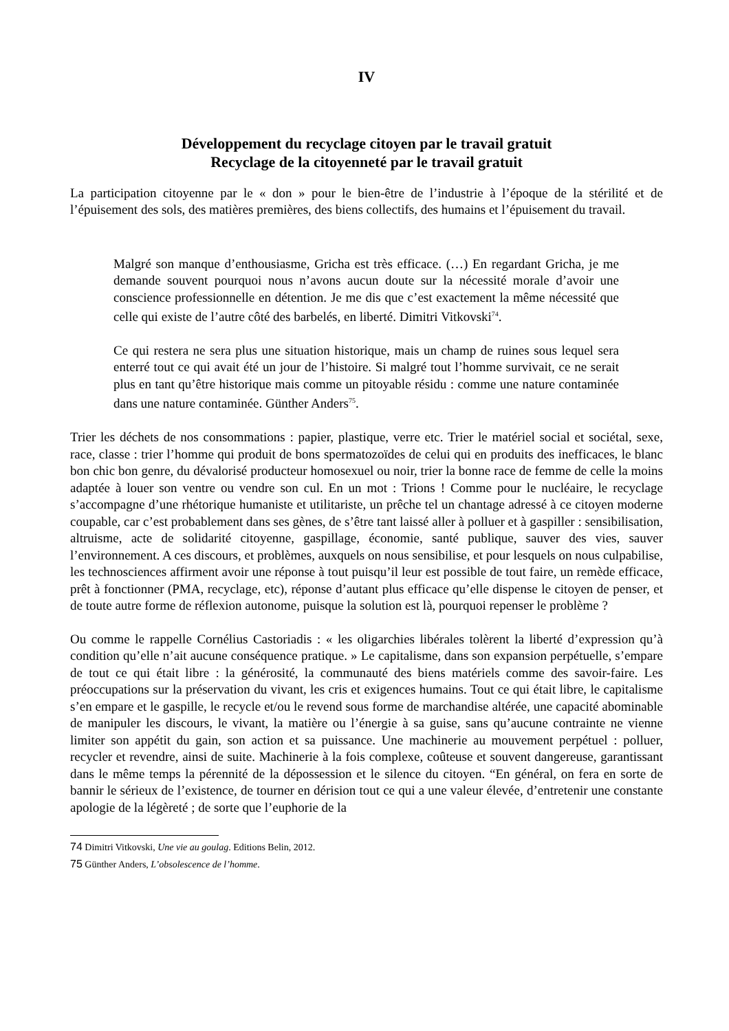IV
Développement du recyclage citoyen par le travail gratuit
Recyclage de la citoyenneté par le travail gratuit
La participation citoyenne par le « don » pour le bien-être de l’industrie à l’époque de la stérilité et de l’épuisement des sols, des matières premières, des biens collectifs, des humains et l’épuisement du travail.
Malgré son manque d’enthousiasme, Gricha est très efficace. (…) En regardant Gricha, je me demande souvent pourquoi nous n’avons aucun doute sur la nécessité morale d’avoir une conscience professionnelle en détention. Je me dis que c’est exactement la même nécessité que celle qui existe de l’autre côté des barbelés, en liberté. Dimitri Vitkovski<sup>74</sup>.
Ce qui restera ne sera plus une situation historique, mais un champ de ruines sous lequel sera enterré tout ce qui avait été un jour de l’histoire. Si malgré tout l’homme survivait, ce ne serait plus en tant qu’être historique mais comme un pitoyable résidu : comme une nature contaminée dans une nature contaminée. Günther Anders<sup>75</sup>.
Trier les déchets de nos consommations : papier, plastique, verre etc. Trier le matériel social et sociétal, sexe, race, classe : trier l’homme qui produit de bons spermatozoïdes de celui qui en produits des inefficaces, le blanc bon chic bon genre, du dévalorisé producteur homosexuel ou noir, trier la bonne race de femme de celle la moins adaptée à louer son ventre ou vendre son cul. En un mot : Trions ! Comme pour le nucléaire, le recyclage s’accompagne d’une rhétorique humaniste et utilitariste, un prêche tel un chantage adressé à ce citoyen moderne coupable, car c’est probablement dans ses gènes, de s’être tant laissé aller à polluer et à gaspiller : sensibilisation, altruisme, acte de solidarité citoyenne, gaspillage, économie, santé publique, sauver des vies, sauver l’environnement. A ces discours, et problèmes, auxquels on nous sensibilise, et pour lesquels on nous culpabilise, les technosciences affirment avoir une réponse à tout puisqu’il leur est possible de tout faire, un remède efficace, prêt à fonctionner (PMA, recyclage, etc), réponse d’autant plus efficace qu’elle dispense le citoyen de penser, et de toute autre forme de réflexion autonome, puisque la solution est là, pourquoi repenser le problème ?
Ou comme le rappelle Cornélius Castoriadis : « les oligarchies libérales tolèrent la liberté d’expression qu’à condition qu’elle n’ait aucune conséquence pratique. » Le capitalisme, dans son expansion perpétuelle, s’empare de tout ce qui était libre : la générosité, la communauté des biens matériels comme des savoir-faire. Les préoccupations sur la préservation du vivant, les cris et exigences humains. Tout ce qui était libre, le capitalisme s’en empare et le gaspille, le recycle et/ou le revend sous forme de marchandise altérée, une capacité abominable de manipuler les discours, le vivant, la matière ou l’énergie à sa guise, sans qu’aucune contrainte ne vienne limiter son appétit du gain, son action et sa puissance. Une machinerie au mouvement perpétuel : polluer, recycler et revendre, ainsi de suite. Machinerie à la fois complexe, coûteuse et souvent dangereuse, garantissant dans le même temps la pérennité de la dépossession et le silence du citoyen. “En général, on fera en sorte de bannir le sérieux de l’existence, de tourner en dérision tout ce qui a une valeur élevée, d’entretenir une constante apologie de la légèreté ; de sorte que l’euphorie de la
74 Dimitri Vitkovski, Une vie au goulag. Editions Belin, 2012.
75 Günther Anders, L’obsolescence de l’homme.